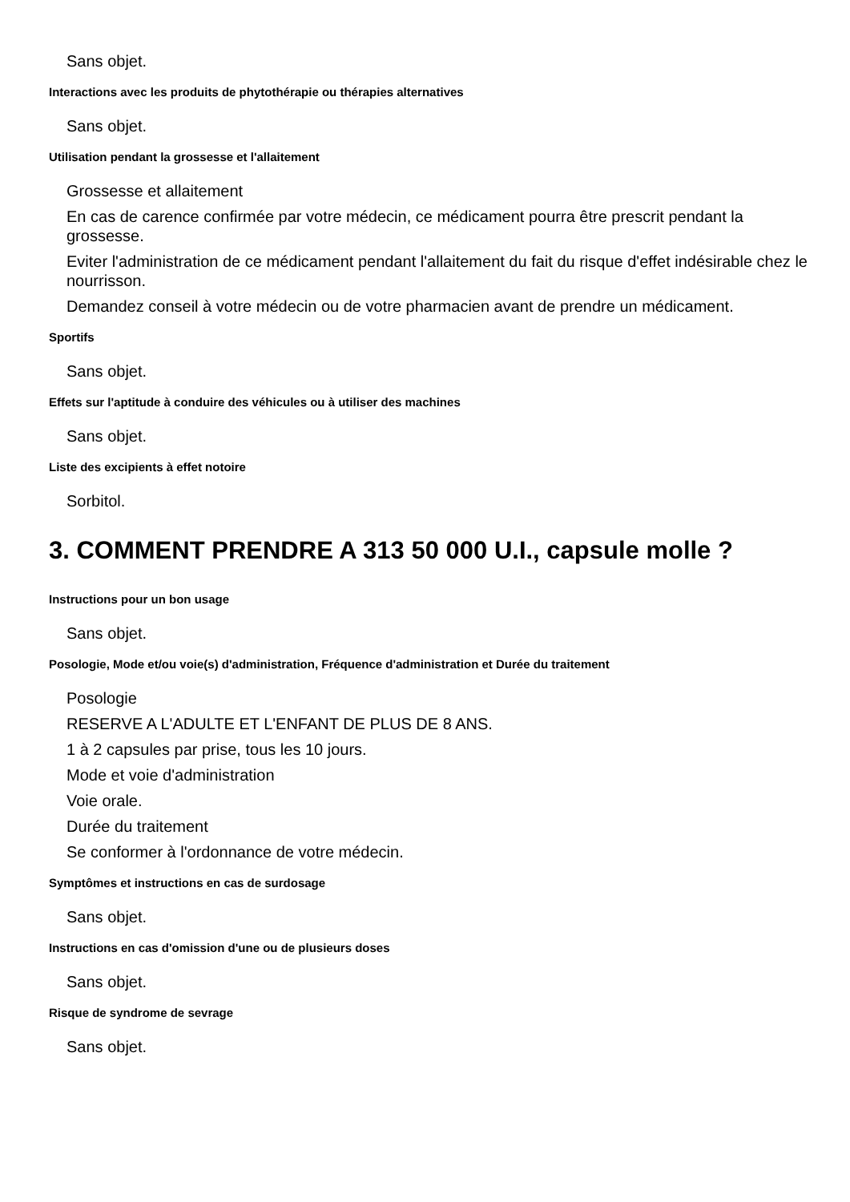Sans objet.
Interactions avec les produits de phytothérapie ou thérapies alternatives
Sans objet.
Utilisation pendant la grossesse et l'allaitement
Grossesse et allaitement
En cas de carence confirmée par votre médecin, ce médicament pourra être prescrit pendant la grossesse.
Eviter l'administration de ce médicament pendant l'allaitement du fait du risque d'effet indésirable chez le nourrisson.
Demandez conseil à votre médecin ou de votre pharmacien avant de prendre un médicament.
Sportifs
Sans objet.
Effets sur l'aptitude à conduire des véhicules ou à utiliser des machines
Sans objet.
Liste des excipients à effet notoire
Sorbitol.
3. COMMENT PRENDRE A 313 50 000 U.I., capsule molle ?
Instructions pour un bon usage
Sans objet.
Posologie, Mode et/ou voie(s) d'administration, Fréquence d'administration et Durée du traitement
Posologie
RESERVE A L'ADULTE ET L'ENFANT DE PLUS DE 8 ANS.
1 à 2 capsules par prise, tous les 10 jours.
Mode et voie d'administration
Voie orale.
Durée du traitement
Se conformer à l'ordonnance de votre médecin.
Symptômes et instructions en cas de surdosage
Sans objet.
Instructions en cas d'omission d'une ou de plusieurs doses
Sans objet.
Risque de syndrome de sevrage
Sans objet.